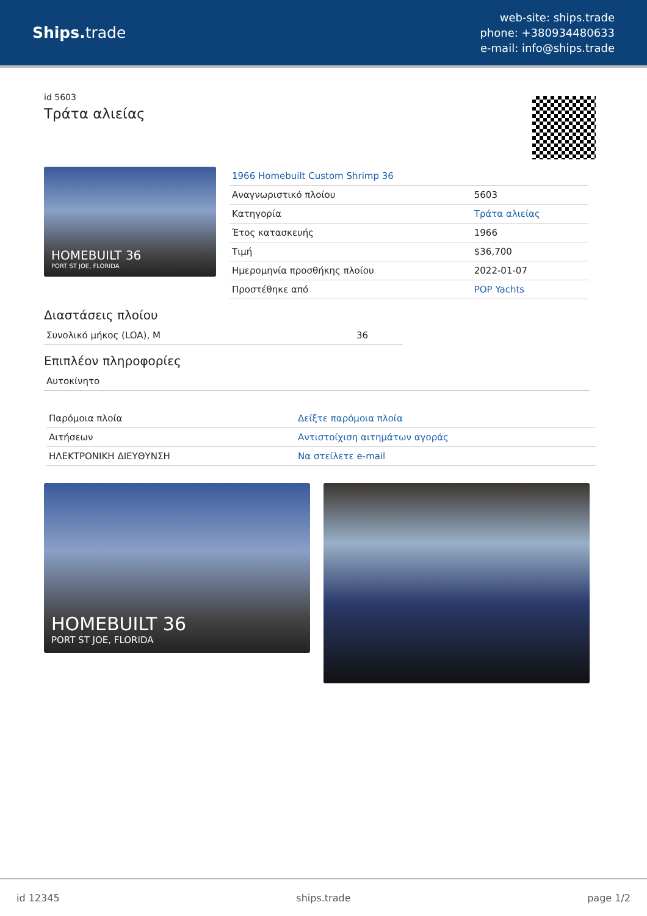Ships. trade
web-site: ships.trade
phone: +380934480633
e-mail: info@ships.trade
id 5603
Τράτα αλιείας
HOMEBUILT 36
PORT ST JOE, FLORIDA
| 1966 Homebuilt Custom Shrimp 36 | |
| Αναγνωριστικό πλοίου | 5603 |
| Κατηγορία | Τράτα αλιείας |
| Έτος κατασκευής | 1966 |
| Τιμή | $36,700 |
| Ημερομηνία προσθήκης πλοίου | 2022-01-07 |
| Προστέθηκε από | POP Yachts |
Διαστάσεις πλοίου
| Συνολικό μήκος (LOA), M | 36 |
Επιπλέον πληροφορίες
| Αυτοκίνητο |
| Παρόμοια πλοία | Δείξτε παρόμοια πλοία |
| Αιτήσεων | Αντιστοίχιση αιτημάτων αγοράς |
| ΗΛΕΚΤΡΟΝΙΚΗ ΔΙΕΥΘΥΝΣΗ | Να στείλετε e-mail |
HOMEBUILT 36
PORT ST JOE, FLORIDA
id 12345 ships.trade page 1/2